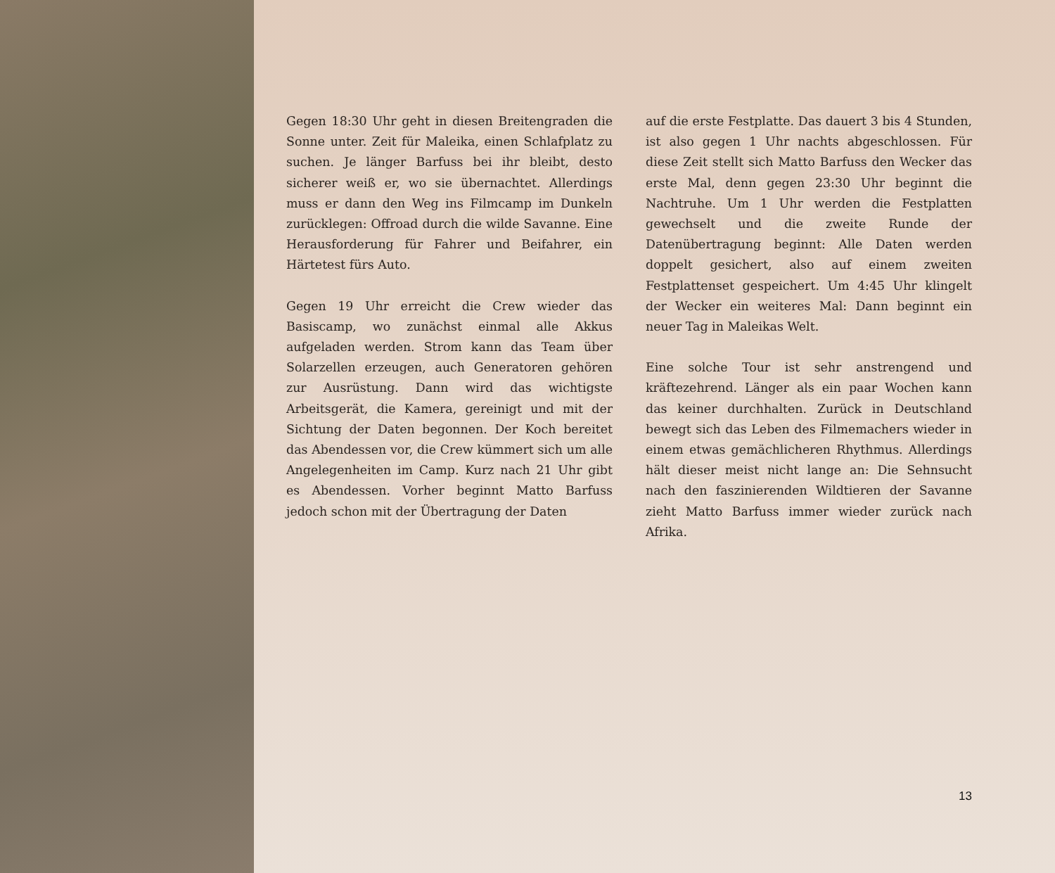Gegen 18:30 Uhr geht in diesen Breitengraden die Sonne unter. Zeit für Maleika, einen Schlafplatz zu suchen. Je länger Barfuss bei ihr bleibt, desto sicherer weiß er, wo sie übernachtet. Allerdings muss er dann den Weg ins Filmcamp im Dunkeln zurücklegen: Offroad durch die wilde Savanne. Eine Herausforderung für Fahrer und Beifahrer, ein Härtetest fürs Auto.
Gegen 19 Uhr erreicht die Crew wieder das Basiscamp, wo zunächst einmal alle Akkus aufgeladen werden. Strom kann das Team über Solarzellen erzeugen, auch Generatoren gehören zur Ausrüstung. Dann wird das wichtigste Arbeitsgerät, die Kamera, gereinigt und mit der Sichtung der Daten begonnen. Der Koch bereitet das Abendessen vor, die Crew kümmert sich um alle Angelegenheiten im Camp. Kurz nach 21 Uhr gibt es Abendessen. Vorher beginnt Matto Barfuss jedoch schon mit der Übertragung der Daten
auf die erste Festplatte. Das dauert 3 bis 4 Stunden, ist also gegen 1 Uhr nachts abgeschlossen. Für diese Zeit stellt sich Matto Barfuss den Wecker das erste Mal, denn gegen 23:30 Uhr beginnt die Nachtruhe. Um 1 Uhr werden die Festplatten gewechselt und die zweite Runde der Datenübertragung beginnt: Alle Daten werden doppelt gesichert, also auf einem zweiten Festplattenset gespeichert. Um 4:45 Uhr klingelt der Wecker ein weiteres Mal: Dann beginnt ein neuer Tag in Maleikas Welt.
Eine solche Tour ist sehr anstrengend und kräftezehrend. Länger als ein paar Wochen kann das keiner durchhalten. Zurück in Deutschland bewegt sich das Leben des Filmemachers wieder in einem etwas gemächlicheren Rhythmus. Allerdings hält dieser meist nicht lange an: Die Sehnsucht nach den faszinierenden Wildtieren der Savanne zieht Matto Barfuss immer wieder zurück nach Afrika.
13